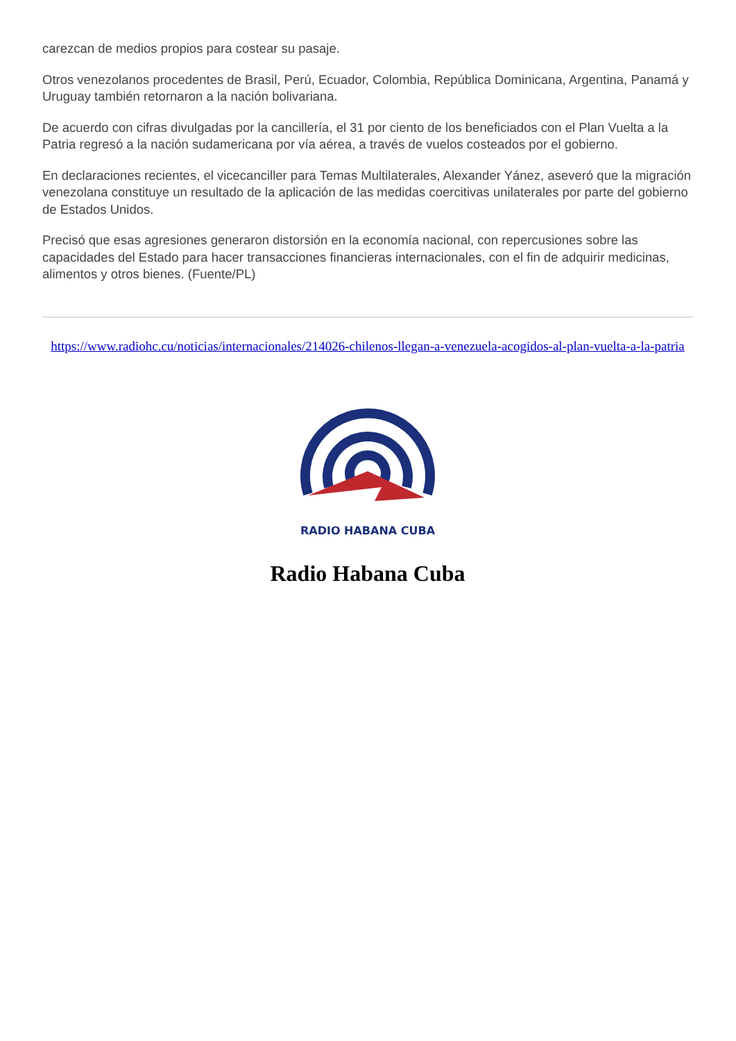carezcan de medios propios para costear su pasaje.
Otros venezolanos procedentes de Brasil, Perú, Ecuador, Colombia, República Dominicana, Argentina, Panamá y Uruguay también retornaron a la nación bolivariana.
De acuerdo con cifras divulgadas por la cancillería, el 31 por ciento de los beneficiados con el Plan Vuelta a la Patria regresó a la nación sudamericana por vía aérea, a través de vuelos costeados por el gobierno.
En declaraciones recientes, el vicecanciller para Temas Multilaterales, Alexander Yánez, aseveró que la migración venezolana constituye un resultado de la aplicación de las medidas coercitivas unilaterales por parte del gobierno de Estados Unidos.
Precisó que esas agresiones generaron distorsión en la economía nacional, con repercusiones sobre las capacidades del Estado para hacer transacciones financieras internacionales, con el fin de adquirir medicinas, alimentos y otros bienes. (Fuente/PL)
https://www.radiohc.cu/noticias/internacionales/214026-chilenos-llegan-a-venezuela-acogidos-al-plan-vuelta-a-la-patria
RADIO HABANA CUBA
Radio Habana Cuba